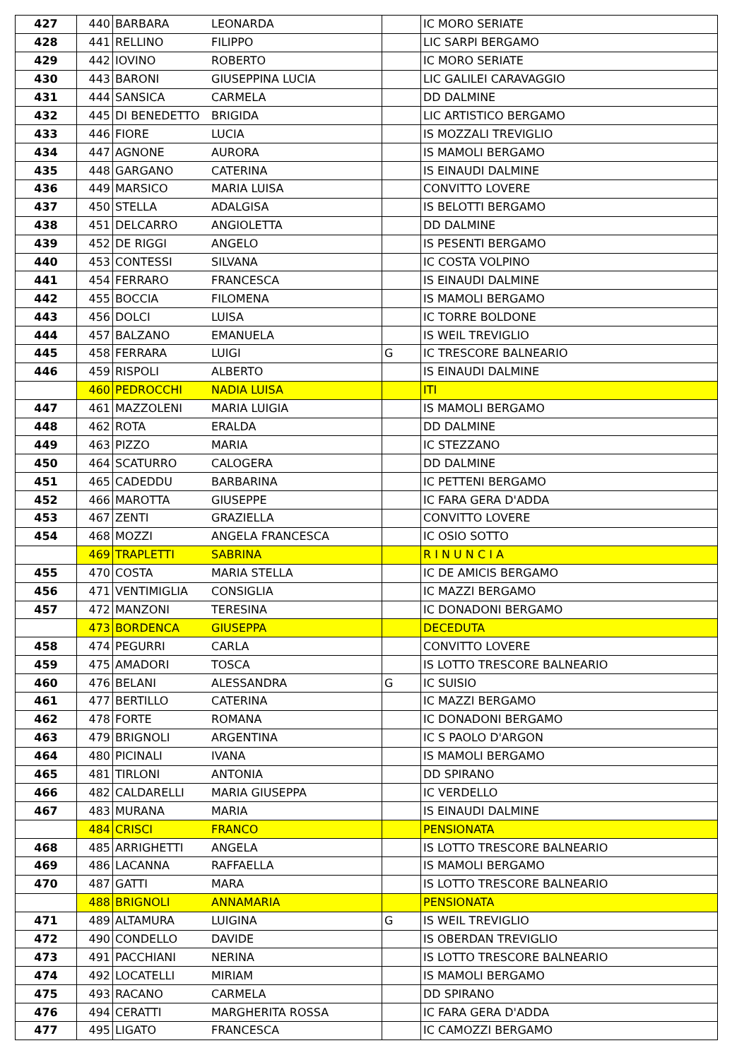| 427 | 440 | BARBARA | LEONARDA | | IC MORO SERIATE |
| 428 | 441 | RELLINO | FILIPPO | | LIC SARPI BERGAMO |
| 429 | 442 | IOVINO | ROBERTO | | IC MORO SERIATE |
| 430 | 443 | BARONI | GIUSEPPINA LUCIA | | LIC GALILEI CARAVAGGIO |
| 431 | 444 | SANSICA | CARMELA | | DD DALMINE |
| 432 | 445 | DI BENEDETTO | BRIGIDA | | LIC ARTISTICO BERGAMO |
| 433 | 446 | FIORE | LUCIA | | IS MOZZALI TREVIGLIO |
| 434 | 447 | AGNONE | AURORA | | IS MAMOLI BERGAMO |
| 435 | 448 | GARGANO | CATERINA | | IS EINAUDI DALMINE |
| 436 | 449 | MARSICO | MARIA LUISA | | CONVITTO LOVERE |
| 437 | 450 | STELLA | ADALGISA | | IS BELOTTI BERGAMO |
| 438 | 451 | DELCARRO | ANGIOLETTA | | DD DALMINE |
| 439 | 452 | DE RIGGI | ANGELO | | IS PESENTI BERGAMO |
| 440 | 453 | CONTESSI | SILVANA | | IC COSTA VOLPINO |
| 441 | 454 | FERRARO | FRANCESCA | | IS EINAUDI DALMINE |
| 442 | 455 | BOCCIA | FILOMENA | | IS MAMOLI BERGAMO |
| 443 | 456 | DOLCI | LUISA | | IC TORRE BOLDONE |
| 444 | 457 | BALZANO | EMANUELA | | IS WEIL TREVIGLIO |
| 445 | 458 | FERRARA | LUIGI | G | IC TRESCORE BALNEARIO |
| 446 | 459 | RISPOLI | ALBERTO | | IS EINAUDI DALMINE |
| | 460 | PEDROCCHI | NADIA LUISA | | ITI |
| 447 | 461 | MAZZOLENI | MARIA LUIGIA | | IS MAMOLI BERGAMO |
| 448 | 462 | ROTA | ERALDA | | DD DALMINE |
| 449 | 463 | PIZZO | MARIA | | IC STEZZANO |
| 450 | 464 | SCATURRO | CALOGERA | | DD DALMINE |
| 451 | 465 | CADEDDU | BARBARINA | | IC PETTENI BERGAMO |
| 452 | 466 | MAROTTA | GIUSEPPE | | IC FARA GERA D'ADDA |
| 453 | 467 | ZENTI | GRAZIELLA | | CONVITTO LOVERE |
| 454 | 468 | MOZZI | ANGELA FRANCESCA | | IC OSIO SOTTO |
| | 469 | TRAPLETTI | SABRINA | | R I N U N C I A |
| 455 | 470 | COSTA | MARIA STELLA | | IC DE AMICIS BERGAMO |
| 456 | 471 | VENTIMIGLIA | CONSIGLIA | | IC MAZZI BERGAMO |
| 457 | 472 | MANZONI | TERESINA | | IC DONADONI BERGAMO |
| | 473 | BORDENCA | GIUSEPPA | | DECEDUTA |
| 458 | 474 | PEGURRI | CARLA | | CONVITTO LOVERE |
| 459 | 475 | AMADORI | TOSCA | | IS LOTTO TRESCORE BALNEARIO |
| 460 | 476 | BELANI | ALESSANDRA | G | IC SUISIO |
| 461 | 477 | BERTILLO | CATERINA | | IC MAZZI BERGAMO |
| 462 | 478 | FORTE | ROMANA | | IC DONADONI BERGAMO |
| 463 | 479 | BRIGNOLI | ARGENTINA | | IC S PAOLO D'ARGON |
| 464 | 480 | PICINALI | IVANA | | IS MAMOLI BERGAMO |
| 465 | 481 | TIRLONI | ANTONIA | | DD SPIRANO |
| 466 | 482 | CALDARELLI | MARIA GIUSEPPA | | IC VERDELLO |
| 467 | 483 | MURANA | MARIA | | IS EINAUDI DALMINE |
| | 484 | CRISCI | FRANCO | | PENSIONATA |
| 468 | 485 | ARRIGHETTI | ANGELA | | IS LOTTO TRESCORE BALNEARIO |
| 469 | 486 | LACANNA | RAFFAELLA | | IS MAMOLI BERGAMO |
| 470 | 487 | GATTI | MARA | | IS LOTTO TRESCORE BALNEARIO |
| | 488 | BRIGNOLI | ANNAMARIA | | PENSIONATA |
| 471 | 489 | ALTAMURA | LUIGINA | G | IS WEIL TREVIGLIO |
| 472 | 490 | CONDELLO | DAVIDE | | IS OBERDAN TREVIGLIO |
| 473 | 491 | PACCHIANI | NERINA | | IS LOTTO TRESCORE BALNEARIO |
| 474 | 492 | LOCATELLI | MIRIAM | | IS MAMOLI BERGAMO |
| 475 | 493 | RACANO | CARMELA | | DD SPIRANO |
| 476 | 494 | CERATTI | MARGHERITA ROSSA | | IC FARA GERA D'ADDA |
| 477 | 495 | LIGATO | FRANCESCA | | IC CAMOZZI BERGAMO |